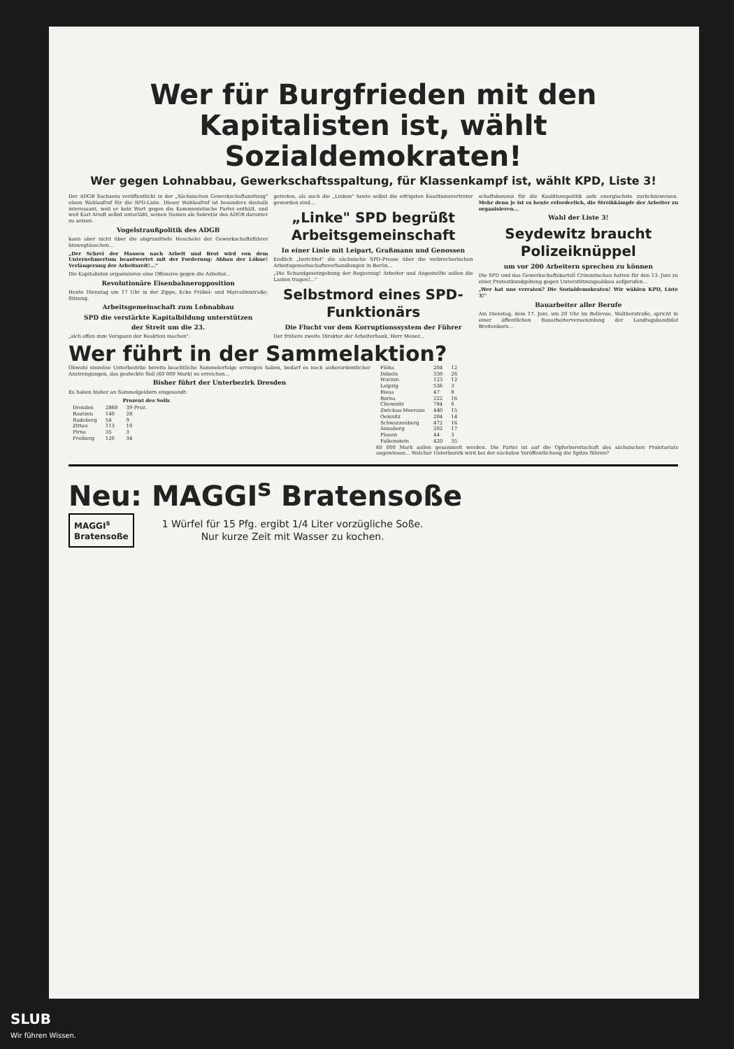Wer für Burgfrieden mit den Kapitalisten ist, wählt Sozialdemokraten!
Wer gegen Lohnabbau, Gewerkschaftsspaltung, für Klassenkampf ist, wählt KPD, Liste 3!
Der ADGB Sachsens veröffentlicht in der „Sächsischen Gewerkschaftszeitung" einen Wahlaufruf für die SPD-Liste. Dieser Wahlaufruf ist besonders deshalb interessant, weil er kein Wort gegen die Kommunistische Partei enthält, und weil Karl Arndt selbst unterläßt, seinen Namen als Sekretär des ADGB darunter zu setzen.
Vogelstraußpolitik des ADGB
kann aber nicht über die abgrundtiefe Heuchelei der Gewerkschaftsführer hinwegtäuschen...
„Der Schrei der Massen nach Arbeit und Brot wird von dem Unternehmertum beantwortet mit der Forderung: Abbau der Löhne! Verlängerung der Arbeitszeit!..."
Die Kapitalisten organisieren eine Offensive gegen die Arbeiter...
Revolutionäre Eisenbahneropposition
Heute Dienstag um 17 Uhr in der Zippe, Ecke Fröbel- und Marcolinistraße: Sitzung.
Arbeitsgemeinschaft zum Lohnabbau
SPD die verstärkte Kapitalbildung unterstützen
der Streit um die 23.
„sich offen zum Vorspann der Reaktion machen".
getreten, als auch die „Linken" heute selbst die eifrigsten Koalitionsvertreter geworden sind...
„Linke" SPD begrüßt Arbeitsgemeinschaft
In einer Linie mit Leipart, Graßmann und Genossen
Endlich „berichtet" die sächsische SPD-Presse über die verbrecherischen Arbeitsgemeinschaftsverhandlungen in Berlin...
„Die Schandgesetzgebung der Regierung! Arbeiter und Angestellte sollen die Lasten tragen!..."
Selbstmord eines SPD-Funktionärs
Die Flucht vor dem Korruptionssystem der Führer
Der frühere zweite Direktor der Arbeiterbank, Herr Mener...
schaftsbonzen für die Koalitionspolitik aufs energischste zurückzuweisen. Mehr denn je ist es heute erforderlich, die Streikkämpfe der Arbeiter zu organisieren...
Wahl der Liste 3!
Seydewitz braucht Polizeiknüppel
um vor 200 Arbeitern sprechen zu können
Die SPD und das Gewerkschaftskartell Crimmitschau hatten für den 13. Juni zu einer Protestkundgebung gegen Unterstützungsabbau aufgerufen...
„Wer hat uns verraten? Die Sozialdemokraten! Wir wählen KPD, Liste 3!"
Bauarbeiter aller Berufe
Am Dienstag, dem 17. Juni, um 20 Uhr im Bellevue, Waltherstraße, spricht in einer öffentlichen Bauarbeiterversammlung der Landtagskandidat Breitenborn...
Wer führt in der Sammelaktion?
Obwohl einzelne Unterbezirke bereits beachtliche Sammelerfolge errungen haben, bedarf es noch außerordentlicher Anstrengungen, das gesteckte Soll (60 000 Mark) zu erreichen...
Bisher führt der Unterbezirk Dresden
Es haben bisher an Sammelgeldern eingesandt:
| | | Prozent des Solls |
| --- | --- | --- |
| Dresden | 2860 | 39 Proz. |
| Bautzen | 140 | 28 |
| Radeberg | 54 | 9 |
| Zittau | 113 | 10 |
| Pirna | 35 | 3 |
| Freiberg | 120 | 34 |
| Flöha | 204 | 12 |
| Döbeln | 330 | 26 |
| Wurzen | 123 | 12 |
| Leipzig | 536 | 3 |
| Riesa | 47 | 8 |
| Borna | 222 | 16 |
| Chemnitz | 784 | 6 |
| Zwickau-Meerane | 440 | 15 |
| Oelsnitz | 204 | 14 |
| Schwarzenberg | 472 | 16 |
| Annaberg | 202 | 17 |
| Plauen | 44 | 3 |
| Falkenstein | 420 | 35 |
60 000 Mark sollen gesammelt werden. Die Partei ist auf die Opferbereitschaft des sächsischen Proletariats angewiesen... Welcher Unterbezirk wird bei der nächsten Veröffentlichung die Spitze führen?
Neu: MAGGI<sup>s</sup> Bratensoße
MAGGI<sup>s</sup>
Bratensoße
1 Würfel für 15 Pfg. ergibt 1/4 Liter vorzügliche Soße.
Nur kurze Zeit mit Wasser zu kochen.
SLUB
Wir führen Wissen.